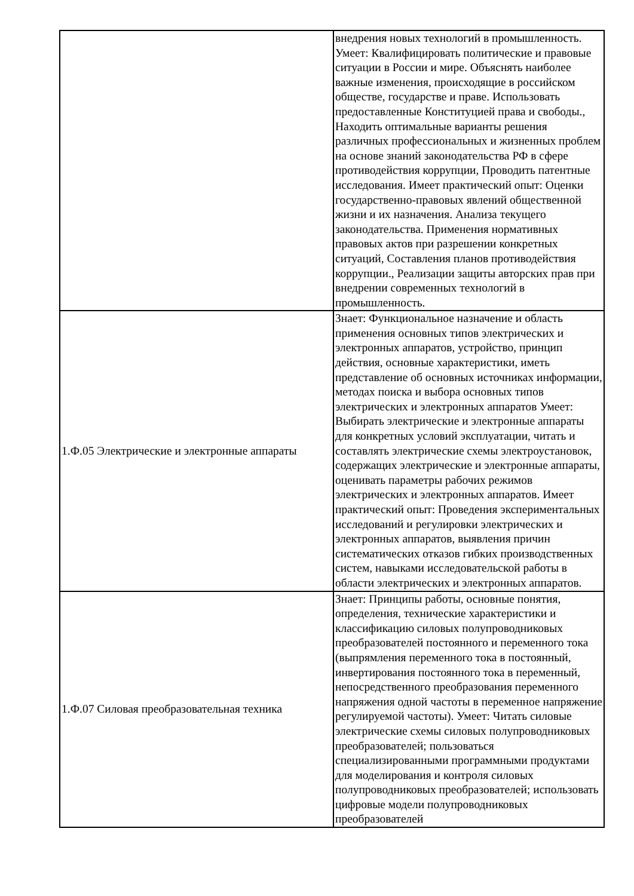| | внедрения новых технологий в промышленность. Умеет: Квалифицировать политические и правовые ситуации в России и мире. Объяснять наиболее важные изменения, происходящие в российском обществе, государстве и праве. Использовать предоставленные Конституцией права и свободы., Находить оптимальные варианты решения различных профессиональных и жизненных проблем на основе знаний законодательства РФ в сфере противодействия коррупции, Проводить патентные исследования. Имеет практический опыт: Оценки государственно-правовых явлений общественной жизни и их назначения. Анализа текущего законодательства. Применения нормативных правовых актов при разрешении конкретных ситуаций, Составления планов противодействия коррупции., Реализации защиты авторских прав при внедрении современных технологий в промышленность. |
| 1.Ф.05 Электрические и электронные аппараты | Знает: Функциональное назначение и область применения основных типов электрических и электронных аппаратов, устройство, принцип действия, основные характеристики, иметь представление об основных источниках информации, методах поиска и выбора основных типов электрических и электронных аппаратов Умеет: Выбирать электрические и электронные аппараты для конкретных условий эксплуатации, читать и составлять электрические схемы электроустановок, содержащих электрические и электронные аппараты, оценивать параметры рабочих режимов электрических и электронных аппаратов. Имеет практический опыт: Проведения экспериментальных исследований и регулировки электрических и электронных аппаратов, выявления причин систематических отказов гибких производственных систем, навыками исследовательской работы в области электрических и электронных аппаратов. |
| 1.Ф.07 Силовая преобразовательная техника | Знает: Принципы работы, основные понятия, определения, технические характеристики и классификацию силовых полупроводниковых преобразователей постоянного и переменного тока (выпрямления переменного тока в постоянный, инвертирования постоянного тока в переменный, непосредственного преобразования переменного напряжения одной частоты в переменное напряжение регулируемой частоты). Умеет: Читать силовые электрические схемы силовых полупроводниковых преобразователей; пользоваться специализированными программными продуктами для моделирования и контроля силовых полупроводниковых преобразователей; использовать цифровые модели полупроводниковых преобразователей |